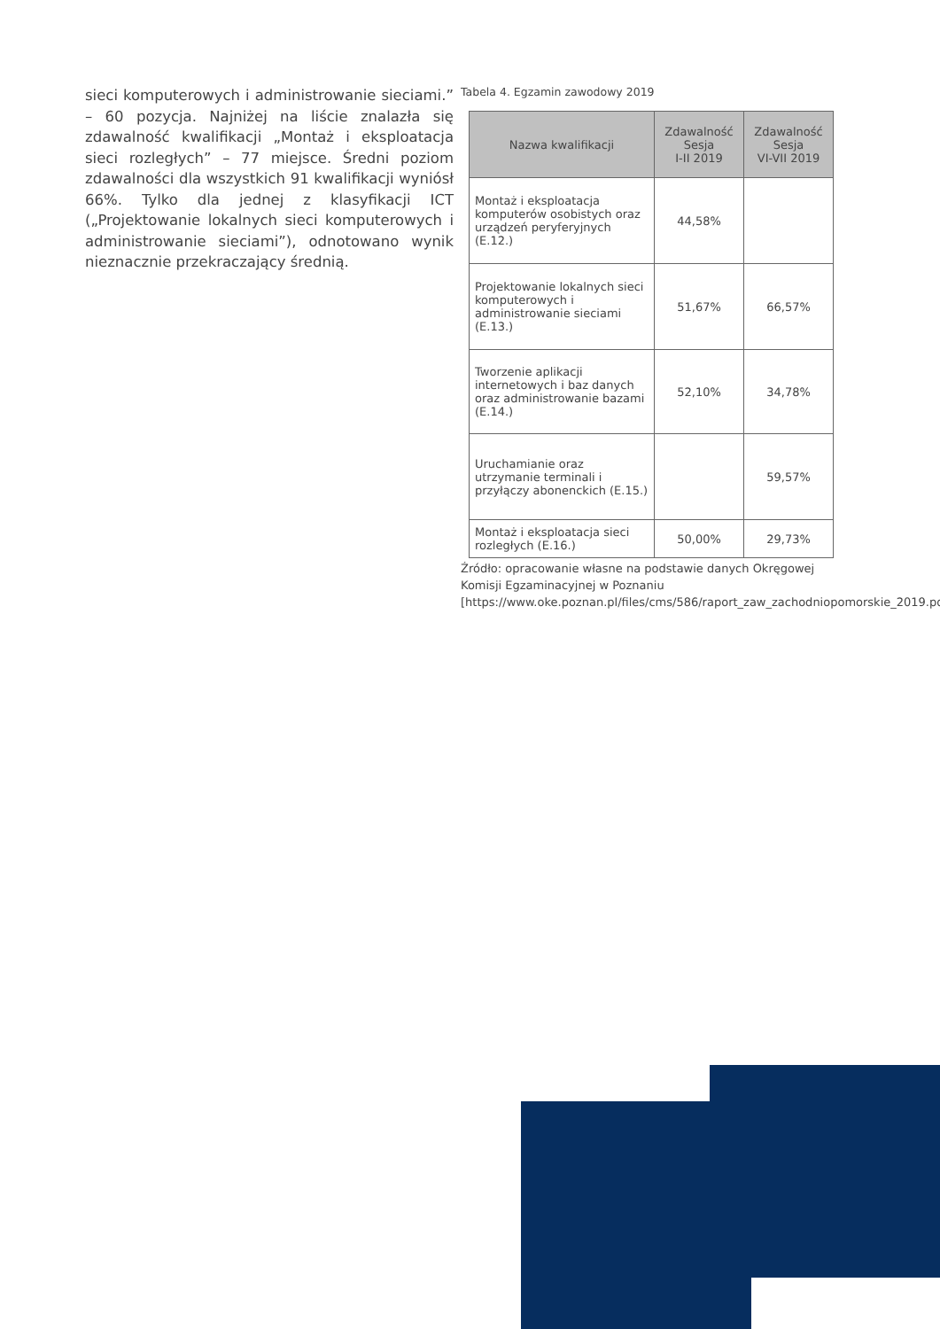sieci komputerowych i administrowanie sieciami.” – 60 pozycja. Najniżej na liście znalazła się zdawalność kwalifikacji „Montaż i eksploatacja sieci rozległych” – 77 miejsce. Średni poziom zdawalności dla wszystkich 91 kwalifikacji wyniósł 66%. Tylko dla jednej z klasyfikacji ICT („Projektowanie lokalnych sieci komputerowych i administrowanie sieciami”), odnotowano wynik nieznacznie przekraczający średnią.
Tabela 4. Egzamin zawodowy 2019
| Nazwa kwalifikacji | Zdawalność Sesja I-II 2019 | Zdawalność Sesja VI-VII 2019 |
| --- | --- | --- |
| Montaż i eksploatacja komputerów osobistych oraz urządzeń peryferyjnych (E.12.) | 44,58% | |
| Projektowanie lokalnych sieci komputerowych i administrowanie sieciami (E.13.) | 51,67% | 66,57% |
| Tworzenie aplikacji internetowych i baz danych oraz administrowanie bazami (E.14.) | 52,10% | 34,78% |
| Uruchamianie oraz utrzymanie terminali i przyłączy abonenckich (E.15.) | | 59,57% |
| Montaż i eksploatacja sieci rozległych (E.16.) | 50,00% | 29,73% |
Źródło: opracowanie własne na podstawie danych Okręgowej Komisji Egzaminacyjnej w Poznaniu [https://www.oke.poznan.pl/files/cms/586/raport_zaw_zachodniopomorskie_2019.pdf]